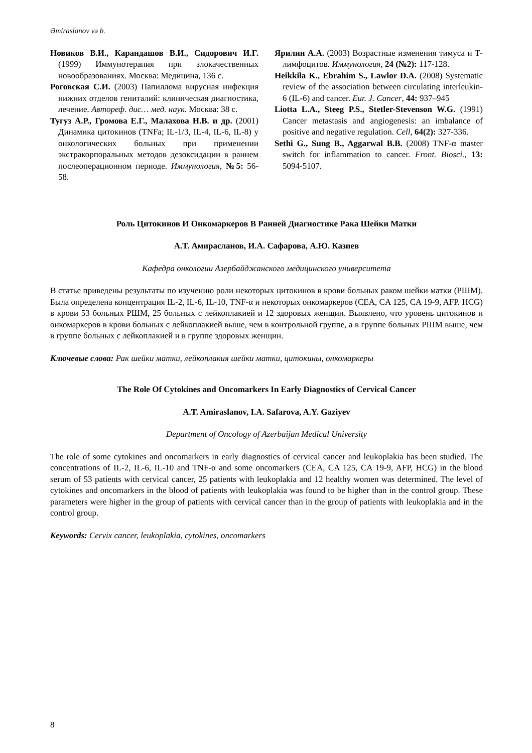Əmiraslanov və b.
Новиков В.И., Карандашов В.И., Сидорович И.Г. (1999) Иммунотерапия при злокачественных новообразованиях. Москва: Медицина, 136 с.
Роговская С.И. (2003) Папиллома вирусная инфекция нижних отделов гениталий: клиническая диагностика, лечение. Автореф. дис… мед. наук. Москва: 38 с.
Тугуз А.Р., Громова Е.Г., Малахова Н.В. и др. (2001) Динамика цитокинов (TNFa; IL-1/3, IL-4, IL-6, IL-8) у онкологических больных при применении экстракорпоральных методов дезоксидации в раннем послеоперационном периоде. Иммунология, №5: 56-58.
Ярилин А.А. (2003) Возрастные изменения тимуса и Т-лимфоцитов. Иммунология, 24 (№2): 117-128.
Heikkila K., Ebrahim S., Lawlor D.A. (2008) Systematic review of the association between circulating interleukin-6 (IL-6) and cancer. Eur. J. Cancer, 44: 937–945
Liotta L.A., Steeg P.S., Stetler-Stevenson W.G. (1991) Cancer metastasis and angiogenesis: an imbalance of positive and negative regulation. Cell, 64(2): 327-336.
Sethi G., Sung B., Aggarwal B.B. (2008) TNF-α master switch for inflammation to cancer. Front. Biosci., 13: 5094-5107.
Роль Цитокинов И Онкомаркеров В Ранней Диагностике Рака Шейки Матки
А.Т. Амирасланов, И.А. Сафарова, А.Ю. Казиев
Кафедра онкологии Азербайджанского медицинского университета
В статье приведены результаты по изучению роли некоторых цитокинов в крови больных раком шейки матки (РШМ). Была определена концентрация IL-2, IL-6, IL-10, TNF-α и некоторых онкомаркеров (CEA, CA 125, CA 19-9, AFP. HCG) в крови 53 больных РШМ, 25 больных с лейкоплакией и 12 здоровых женщин. Выявлено, что уровень цитокинов и онкомаркеров в крови больных с лейкоплакией выше, чем в контрольной группе, а в группе больных РШМ выше, чем в группе больных с лейкоплакией и в группе здоровых женщин.
Ключевые слова: Рак шейки матки, лейкоплакия шейки матки, цитокины, онкомаркеры
The Role Of Cytokines and Oncomarkers In Early Diagnostics of Cervical Cancer
A.T. Amiraslanov, I.A. Safarova, A.Y. Gaziyev
Department of Oncology of Azerbaijan Medical University
The role of some cytokines and oncomarkers in early diagnostics of cervical cancer and leukoplakia has been studied. The concentrations of IL-2, IL-6, IL-10 and TNF-α and some oncomarkers (CEA, CA 125, CA 19-9, AFP, HCG) in the blood serum of 53 patients with cervical cancer, 25 patients with leukoplakia and 12 healthy women was determined. The level of cytokines and oncomarkers in the blood of patients with leukoplakia was found to be higher than in the control group. These parameters were higher in the group of patients with cervical cancer than in the group of patients with leukoplakia and in the control group.
Keywords: Cervix cancer, leukoplakia, cytokines, oncomarkers
8